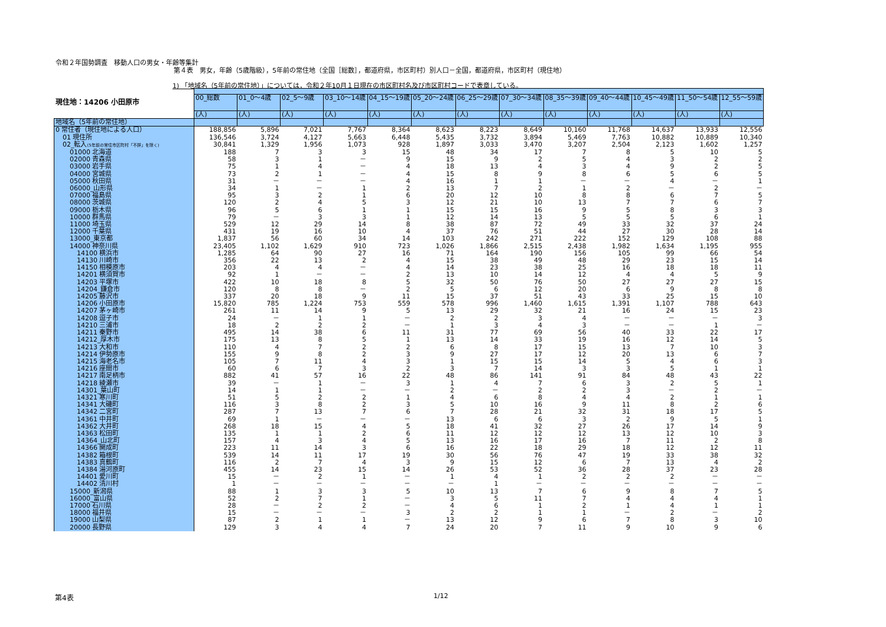令和２年国勢調査　移動人口の男女・年齢等集計
第４表　男女，年齢（5歳階級），5年前の常住地（全国［総数］，都道府県，市区町村）別人口－全国，都道府県，市区町村（現住地）
1) 「地域名（5年前の常住地）」については，令和２年10月１日現在の市区町村名及び市区町村コードで表章している。
現住地：14206 小田原市
| | 00_総数 | 01_0～4歳 | 02_5～9歳 | 03_10～14歳 | 04_15～19歳 | 05_20～24歳 | 06_25～29歳 | 07_30～34歳 | 08_35～39歳 | 09_40～44歳 | 10_45～49歳 | 11_50～54歳 | 12_55～59歳 |
| | (人) | (人) | (人) | (人) | (人) | (人) | (人) | (人) | (人) | (人) | (人) | (人) | (人) |
| 地域名（5年前の常住地） | | | | | | | | | | | | | |
| 0 常住者（現住地による人口） | 188,856 | 5,896 | 7,021 | 7,767 | 8,364 | 8,623 | 8,223 | 8,649 | 10,160 | 11,768 | 14,637 | 13,933 | 12,556 |
| 01 現住所 | 136,546 | 3,724 | 4,127 | 5,663 | 6,448 | 5,435 | 3,732 | 3,894 | 5,469 | 7,763 | 10,882 | 10,889 | 10,340 |
| 02_転入 (5年前の常住市区町村「不詳」を除く) | 30,841 | 1,329 | 1,956 | 1,073 | 928 | 1,897 | 3,033 | 3,470 | 3,207 | 2,504 | 2,123 | 1,602 | 1,257 |
| 01000 北海道 | 188 | 7 | 3 | 3 | 15 | 48 | 34 | 17 | 7 | 8 | 5 | 10 | 5 |
| 02000 青森県 | 58 | 3 | 1 | － | 9 | 15 | 9 | 2 | 5 | 4 | 3 | 2 | 2 |
| 03000 岩手県 | 75 | 1 | 4 | － | 4 | 18 | 13 | 4 | 3 | 4 | 9 | 2 | 5 |
| 04000 宮城県 | 73 | 2 | 1 | － | 4 | 15 | 8 | 9 | 8 | 6 | 5 | 6 | 5 |
| 05000 秋田県 | 31 | － | － | － | 4 | 16 | 1 | 1 | － | － | 4 | － | 1 |
| 06000_山形県 | 34 | 1 | － | 1 | 2 | 13 | 7 | 2 | 1 | 2 | － | 2 | － |
| 07000 福島県 | 95 | 3 | 2 | 1 | 6 | 20 | 12 | 10 | 8 | 8 | 6 | 7 | 5 |
| 08000 茨城県 | 120 | 2 | 4 | 5 | 3 | 12 | 21 | 10 | 13 | 7 | 7 | 6 | 7 |
| 09000 栃木県 | 96 | 5 | 6 | 1 | 1 | 15 | 15 | 16 | 9 | 5 | 8 | 3 | 3 |
| 10000 群馬県 | 79 | － | 3 | 3 | 1 | 12 | 14 | 13 | 5 | 5 | 5 | 6 | 1 |
| 11000 埼玉県 | 529 | 12 | 29 | 14 | 8 | 38 | 87 | 72 | 49 | 33 | 32 | 37 | 24 |
| 12000 千葉県 | 431 | 19 | 16 | 10 | 4 | 37 | 76 | 51 | 44 | 27 | 30 | 28 | 14 |
| 13000_東京都 | 1,837 | 56 | 60 | 34 | 14 | 103 | 242 | 271 | 222 | 152 | 129 | 108 | 88 |
| 14000 神奈川県 | 23,405 | 1,102 | 1,629 | 910 | 723 | 1,026 | 1,866 | 2,515 | 2,438 | 1,982 | 1,634 | 1,195 | 955 |
| 14100 横浜市 | 1,285 | 64 | 90 | 27 | 16 | 71 | 164 | 190 | 156 | 105 | 99 | 66 | 54 |
| 14130 川崎市 | 356 | 22 | 13 | 2 | 4 | 15 | 38 | 49 | 48 | 29 | 23 | 15 | 14 |
| 14150 相模原市 | 203 | 4 | 4 | － | 4 | 14 | 23 | 38 | 25 | 16 | 18 | 18 | 11 |
| 14201 横須賀市 | 92 | 1 | － | － | 2 | 13 | 10 | 14 | 12 | 4 | 4 | 5 | 9 |
| 14203 平塚市 | 422 | 10 | 18 | 8 | 5 | 32 | 50 | 76 | 50 | 27 | 27 | 27 | 15 |
| 14204_鎌倉市 | 120 | 8 | 8 | － | 2 | 5 | 6 | 12 | 20 | 6 | 9 | 8 | 8 |
| 14205 藤沢市 | 337 | 20 | 18 | 9 | 11 | 15 | 37 | 51 | 43 | 33 | 25 | 15 | 10 |
| 14206 小田原市 | 15,820 | 785 | 1,224 | 753 | 559 | 578 | 996 | 1,460 | 1,615 | 1,391 | 1,107 | 788 | 643 |
| 14207 茅ヶ崎市 | 261 | 11 | 14 | 9 | 5 | 13 | 29 | 32 | 21 | 16 | 24 | 15 | 23 |
| 14208 逗子市 | 24 | － | 1 | 1 | － | 2 | 2 | 3 | 4 | － | － | － | 3 |
| 14210 三浦市 | 18 | 2 | 2 | 2 | － | 1 | 3 | 4 | 3 | － | － | 1 | － |
| 14211 秦野市 | 495 | 14 | 38 | 6 | 11 | 31 | 77 | 69 | 56 | 40 | 33 | 22 | 17 |
| 14212_厚木市 | 175 | 13 | 8 | 5 | 1 | 13 | 14 | 33 | 19 | 16 | 12 | 14 | 5 |
| 14213 大和市 | 110 | 4 | 7 | 2 | 2 | 6 | 8 | 17 | 15 | 13 | 7 | 10 | 3 |
| 14214 伊勢原市 | 155 | 9 | 8 | 2 | 3 | 9 | 27 | 17 | 12 | 20 | 13 | 6 | 7 |
| 14215 海老名市 | 105 | 7 | 11 | 4 | 3 | 1 | 15 | 15 | 14 | 5 | 4 | 6 | 3 |
| 14216 座間市 | 60 | 6 | 7 | 3 | 2 | 3 | 7 | 14 | 3 | 3 | 5 | 1 | 1 |
| 14217 南足柄市 | 882 | 41 | 57 | 16 | 22 | 48 | 86 | 141 | 91 | 84 | 48 | 43 | 22 |
| 14218 綾瀬市 | 39 | － | 1 | － | 3 | 1 | 4 | 7 | 6 | 3 | 2 | 5 | 1 |
| 14301_葉山町 | 14 | 1 | 1 | － | － | 2 | － | 2 | 2 | 3 | － | 2 | － |
| 14321 寒川町 | 51 | 5 | 2 | 2 | 1 | 4 | 6 | 8 | 4 | 4 | 2 | 1 | 1 |
| 14341 大磯町 | 116 | 3 | 8 | 2 | 3 | 5 | 10 | 16 | 9 | 11 | 8 | 2 | 6 |
| 14342 二宮町 | 287 | 7 | 13 | 7 | 6 | 7 | 28 | 21 | 32 | 31 | 18 | 17 | 5 |
| 14361 中井町 | 69 | 1 | － | － | － | 13 | 6 | 6 | 3 | 2 | 9 | 5 | 1 |
| 14362 大井町 | 268 | 18 | 15 | 4 | 5 | 18 | 41 | 32 | 27 | 26 | 17 | 14 | 9 |
| 14363 松田町 | 135 | 1 | 1 | 2 | 6 | 11 | 12 | 12 | 12 | 13 | 12 | 10 | 3 |
| 14364_山北町 | 157 | 4 | 3 | 4 | 5 | 13 | 16 | 17 | 16 | 7 | 11 | 2 | 8 |
| 14366 開成町 | 223 | 11 | 14 | 3 | 6 | 16 | 22 | 18 | 29 | 18 | 12 | 12 | 11 |
| 14382 箱根町 | 539 | 14 | 11 | 17 | 19 | 30 | 56 | 76 | 47 | 19 | 33 | 38 | 32 |
| 14383 真鶴町 | 116 | 2 | 7 | 4 | 3 | 9 | 15 | 12 | 6 | 7 | 13 | 4 | 2 |
| 14384 湯河原町 | 455 | 14 | 23 | 15 | 14 | 26 | 53 | 52 | 36 | 28 | 37 | 23 | 28 |
| 14401 愛川町 | 15 | － | 2 | 1 | － | 1 | 4 | 1 | 2 | 2 | 2 | － | － |
| 14402 清川村 | 1 | － | － | － | － | － | 1 | － | － | － | － | － | － |
| 15000_新潟県 | 88 | 1 | 3 | 3 | 5 | 10 | 13 | 7 | 6 | 9 | 8 | 7 | 5 |
| 16000_富山県 | 52 | 2 | 7 | 1 | － | 3 | 5 | 11 | 7 | 4 | 4 | 4 | 1 |
| 17000 石川県 | 28 | － | 2 | 2 | － | 4 | 6 | 1 | 2 | 1 | 4 | 1 | 1 |
| 18000 福井県 | 15 | － | － | － | 3 | 2 | 2 | 1 | 1 | － | 2 | － | 2 |
| 19000 山梨県 | 87 | 2 | 1 | 1 | － | 13 | 12 | 9 | 6 | 7 | 8 | 3 | 10 |
| 20000 長野県 | 129 | 3 | 4 | 4 | 7 | 24 | 20 | 7 | 11 | 9 | 10 | 9 | 6 |
第4表 1/12